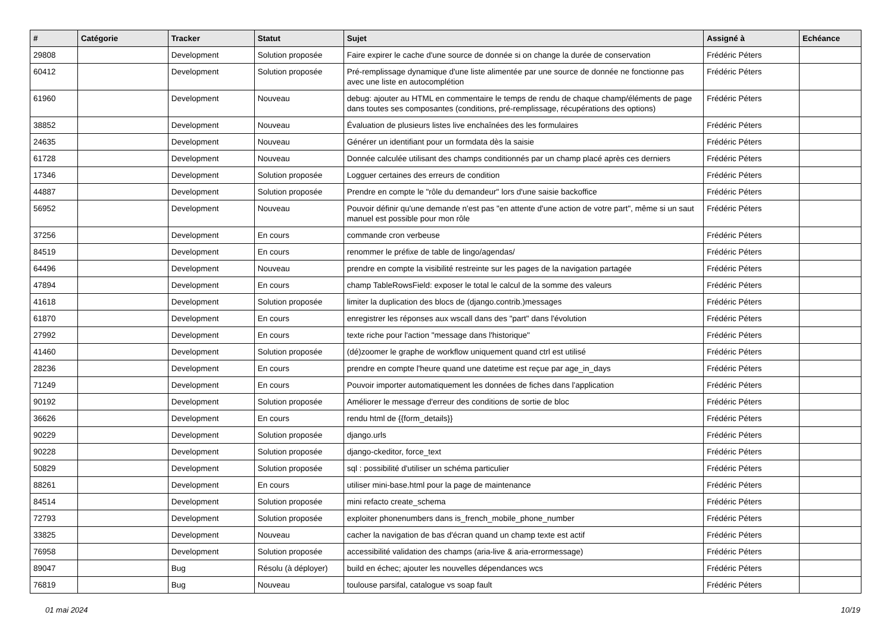| # | Catégorie | Tracker | Statut | Sujet | Assigné à | Echéance |
| --- | --- | --- | --- | --- | --- | --- |
| 29808 | | Development | Solution proposée | Faire expirer le cache d'une source de donnée si on change la durée de conservation | Frédéric Péters | |
| 60412 | | Development | Solution proposée | Pré-remplissage dynamique d'une liste alimentée par une source de donnée ne fonctionne pas avec une liste en autocomplétion | Frédéric Péters | |
| 61960 | | Development | Nouveau | debug: ajouter au HTML en commentaire le temps de rendu de chaque champ/éléments de page dans toutes ses composantes (conditions, pré-remplissage, récupérations des options) | Frédéric Péters | |
| 38852 | | Development | Nouveau | Évaluation de plusieurs listes live enchaînées des les formulaires | Frédéric Péters | |
| 24635 | | Development | Nouveau | Générer un identifiant pour un formdata dès la saisie | Frédéric Péters | |
| 61728 | | Development | Nouveau | Donnée calculée utilisant des champs conditionnés par un champ placé après ces derniers | Frédéric Péters | |
| 17346 | | Development | Solution proposée | Logguer certaines des erreurs de condition | Frédéric Péters | |
| 44887 | | Development | Solution proposée | Prendre en compte le "rôle du demandeur" lors d'une saisie backoffice | Frédéric Péters | |
| 56952 | | Development | Nouveau | Pouvoir définir qu'une demande n'est pas "en attente d'une action de votre part", même si un saut manuel est possible pour mon rôle | Frédéric Péters | |
| 37256 | | Development | En cours | commande cron verbeuse | Frédéric Péters | |
| 84519 | | Development | En cours | renommer le préfixe de table de lingo/agendas/ | Frédéric Péters | |
| 64496 | | Development | Nouveau | prendre en compte la visibilité restreinte sur les pages de la navigation partagée | Frédéric Péters | |
| 47894 | | Development | En cours | champ TableRowsField: exposer le total le calcul de la somme des valeurs | Frédéric Péters | |
| 41618 | | Development | Solution proposée | limiter la duplication des blocs de (django.contrib.)messages | Frédéric Péters | |
| 61870 | | Development | En cours | enregistrer les réponses aux wscall dans des "part" dans l'évolution | Frédéric Péters | |
| 27992 | | Development | En cours | texte riche pour l'action "message dans l'historique" | Frédéric Péters | |
| 41460 | | Development | Solution proposée | (dé)zoomer le graphe de workflow uniquement quand ctrl est utilisé | Frédéric Péters | |
| 28236 | | Development | En cours | prendre en compte l'heure quand une datetime est reçue par age_in_days | Frédéric Péters | |
| 71249 | | Development | En cours | Pouvoir importer automatiquement les données de fiches dans l'application | Frédéric Péters | |
| 90192 | | Development | Solution proposée | Améliorer le message d'erreur des conditions de sortie de bloc | Frédéric Péters | |
| 36626 | | Development | En cours | rendu html de {{form_details}} | Frédéric Péters | |
| 90229 | | Development | Solution proposée | django.urls | Frédéric Péters | |
| 90228 | | Development | Solution proposée | django-ckeditor, force_text | Frédéric Péters | |
| 50829 | | Development | Solution proposée | sql : possibilité d'utiliser un schéma particulier | Frédéric Péters | |
| 88261 | | Development | En cours | utiliser mini-base.html pour la page de maintenance | Frédéric Péters | |
| 84514 | | Development | Solution proposée | mini refacto create_schema | Frédéric Péters | |
| 72793 | | Development | Solution proposée | exploiter phonenumbers dans is_french_mobile_phone_number | Frédéric Péters | |
| 33825 | | Development | Nouveau | cacher la navigation de bas d'écran quand un champ texte est actif | Frédéric Péters | |
| 76958 | | Development | Solution proposée | accessibilité validation des champs (aria-live & aria-errormessage) | Frédéric Péters | |
| 89047 | | Bug | Résolu (à déployer) | build en échec; ajouter les nouvelles dépendances wcs | Frédéric Péters | |
| 76819 | | Bug | Nouveau | toulouse parsifal, catalogue vs soap fault | Frédéric Péters | |
01 mai 2024 10/19